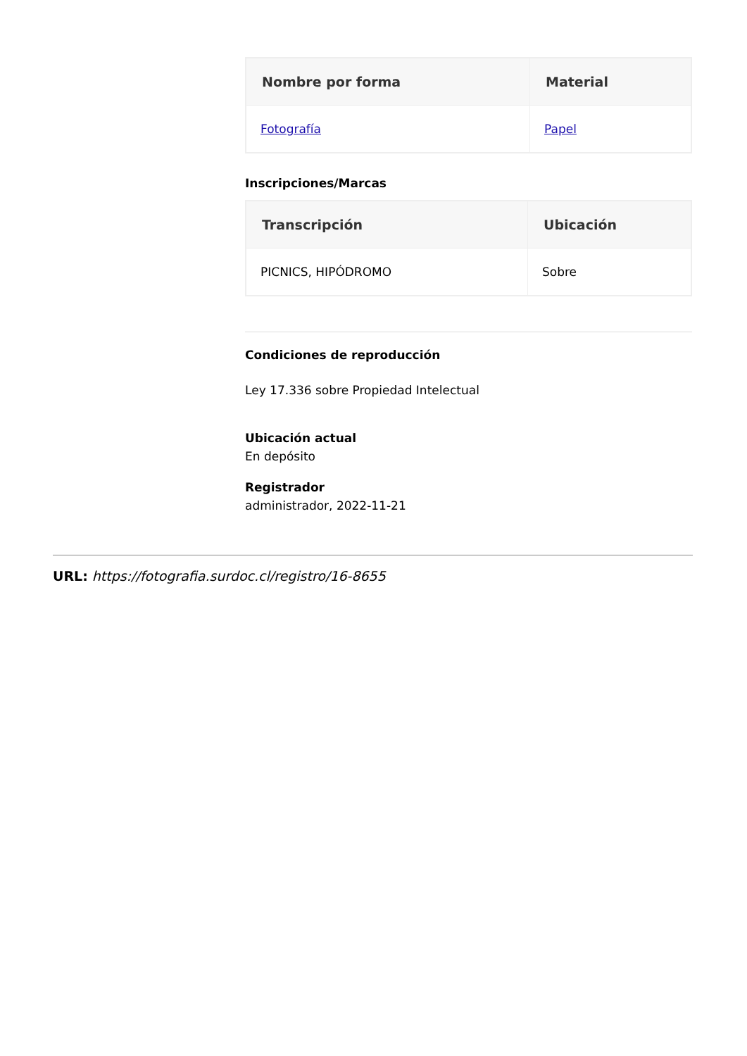| Nombre por forma | Material |
| --- | --- |
| Fotografía | Papel |
Inscripciones/Marcas
| Transcripción | Ubicación |
| --- | --- |
| PICNICS, HIPÓDROMO | Sobre |
Condiciones de reproducción
Ley 17.336 sobre Propiedad Intelectual
Ubicación actual
En depósito
Registrador
administrador, 2022-11-21
URL: https://fotografia.surdoc.cl/registro/16-8655